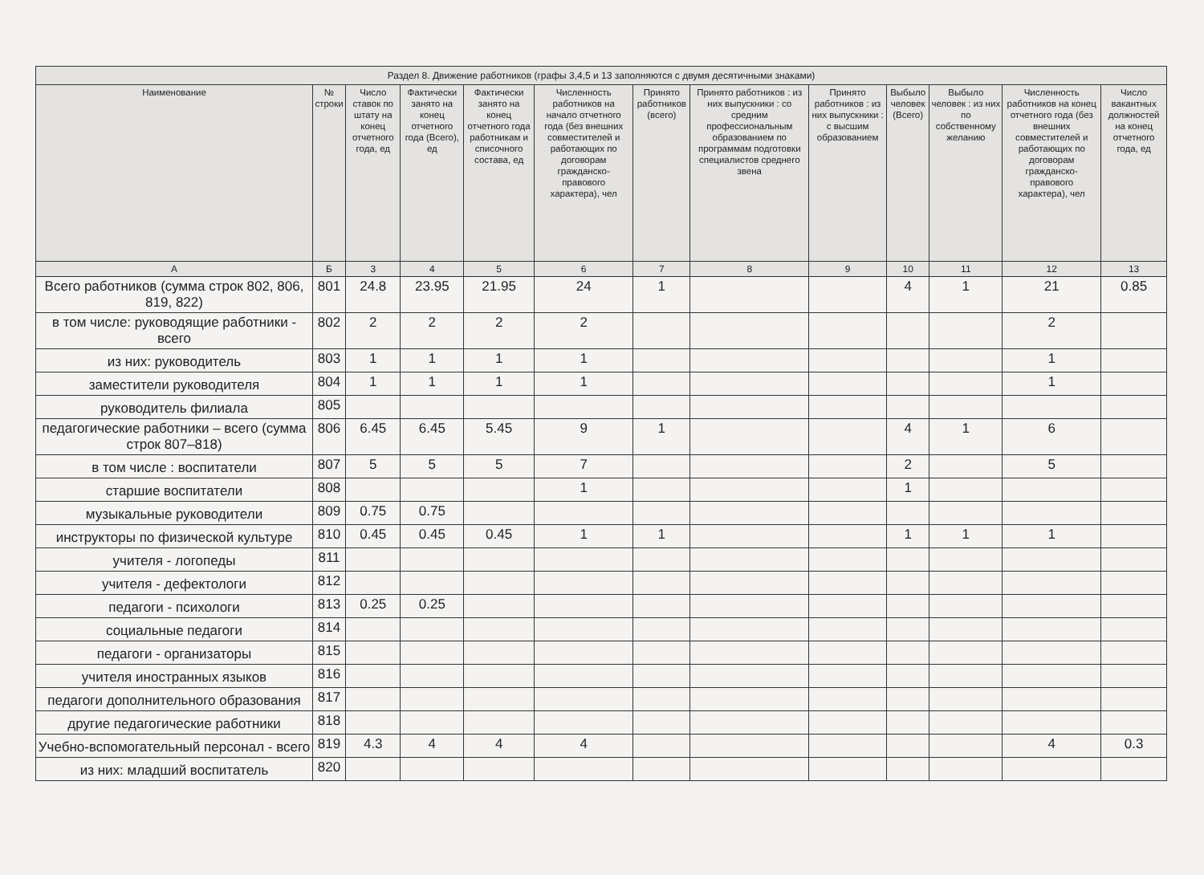| Раздел 8. Движение работников (графы 3,4,5 и 13 заполняются с двумя десятичными знаками) | | | | | | | | | | | | |
| --- | --- | --- | --- | --- | --- | --- | --- | --- | --- | --- | --- | --- |
| Наименование | № строки | Число ставок по штату на конец отчетного года, ед | Фактически занято на конец отчетного года (Всего), ед | Фактически занято на конец отчетного года работникам и списочного состава, ед | Численность работников на начало отчетного года (без внешних совместителей и работающих по договорам гражданско-правового характера), чел | Принято работников (всего) | Принято работников : из них выпускники : со средним профессиональным образованием по программам подготовки специалистов среднего звена | Принято работников : из них выпускники : с высшим образованием | Выбыло человек (Всего) | Выбыло человек : из них по собственному желанию | Численность работников на конец отчетного года (без внешних совместителей и работающих по договорам гражданско-правового характера), чел | Число вакантных должностей на конец отчетного года, ед |
| А | Б | 3 | 4 | 5 | 6 | 7 | 8 | 9 | 10 | 11 | 12 | 13 |
| Всего работников (сумма строк 802, 806, 819, 822) | 801 | 24.8 | 23.95 | 21.95 | 24 | 1 | | | 4 | 1 | 21 | 0.85 |
| в том числе: руководящие работники - всего | 802 | 2 | 2 | 2 | 2 | | | | | | 2 | |
| из них: руководитель | 803 | 1 | 1 | 1 | 1 | | | | | | 1 | |
| заместители руководителя | 804 | 1 | 1 | 1 | 1 | | | | | | 1 | |
| руководитель филиала | 805 | | | | | | | | | | | |
| педагогические работники – всего (сумма строк 807–818) | 806 | 6.45 | 6.45 | 5.45 | 9 | 1 | | | 4 | 1 | 6 | |
| в том числе : воспитатели | 807 | 5 | 5 | 5 | 7 | | | | 2 | | 5 | |
| старшие воспитатели | 808 | | | | 1 | | | | 1 | | | |
| музыкальные руководители | 809 | 0.75 | 0.75 | | | | | | | | | |
| инструкторы по физической культуре | 810 | 0.45 | 0.45 | 0.45 | 1 | 1 | | | 1 | 1 | 1 | |
| учителя - логопеды | 811 | | | | | | | | | | | |
| учителя - дефектологи | 812 | | | | | | | | | | | |
| педагоги - психологи | 813 | 0.25 | 0.25 | | | | | | | | | |
| социальные педагоги | 814 | | | | | | | | | | | |
| педагоги - организаторы | 815 | | | | | | | | | | | |
| учителя иностранных языков | 816 | | | | | | | | | | | |
| педагоги дополнительного образования | 817 | | | | | | | | | | | |
| другие педагогические работники | 818 | | | | | | | | | | | |
| Учебно-вспомогательный персонал - всего | 819 | 4.3 | 4 | 4 | 4 | | | | | | 4 | 0.3 |
| из них: младший воспитатель | 820 | | | | | | | | | | | |